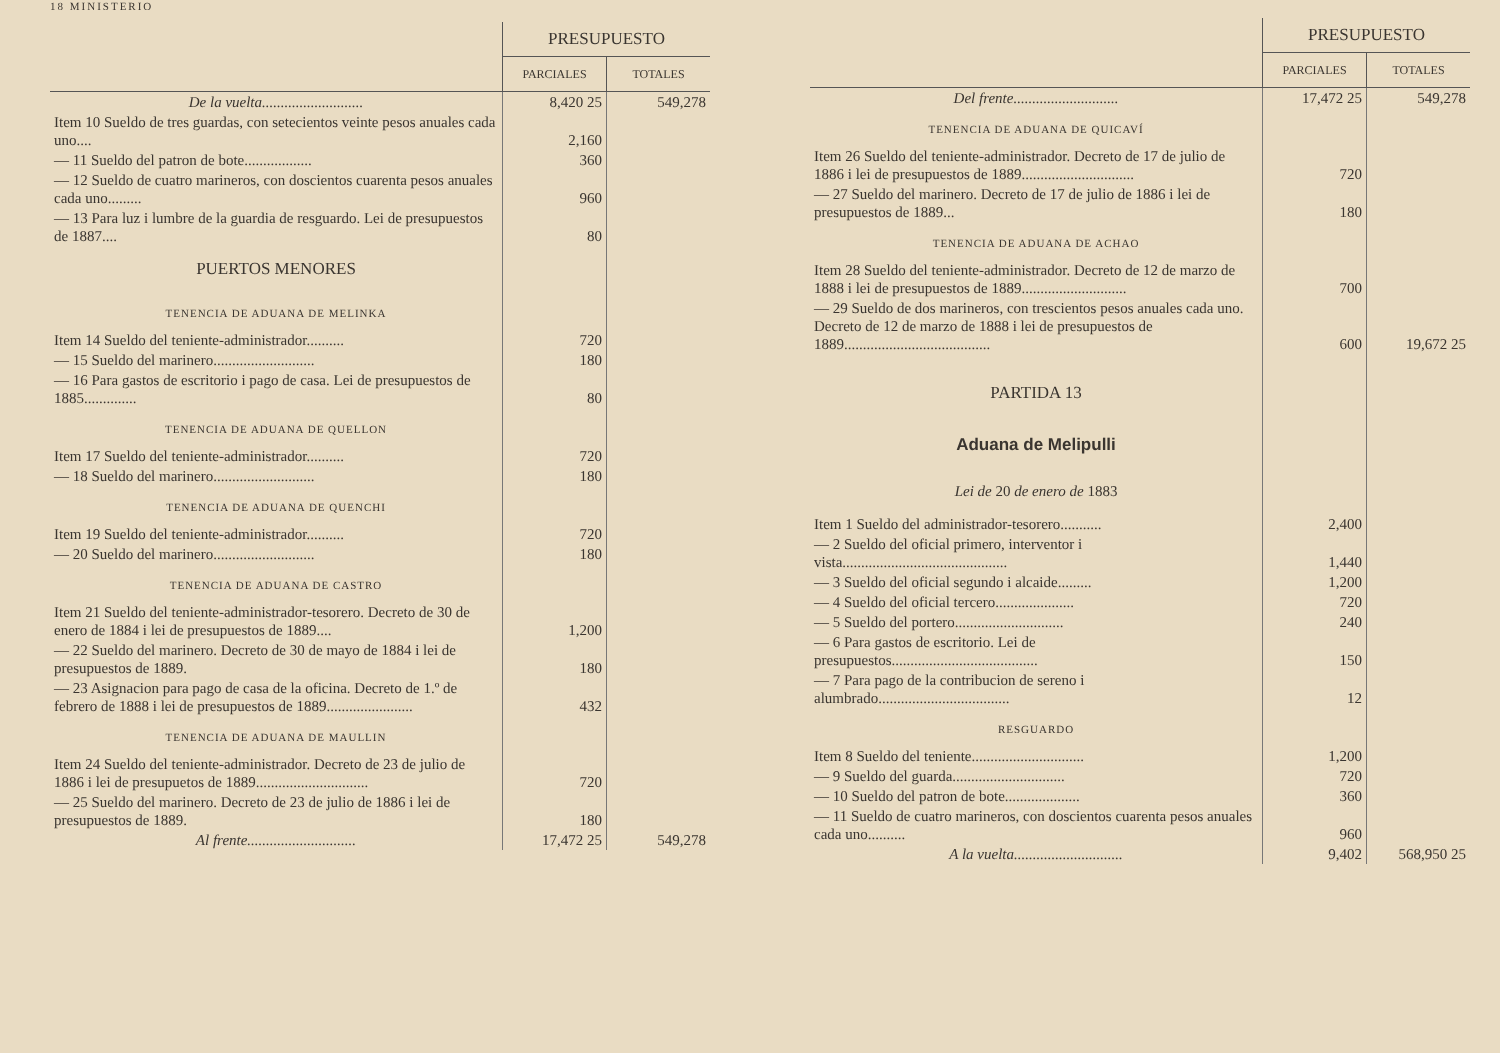18 MINISTERIO
| | PRESUPUESTO | |
| --- | --- | --- |
| | PARCIALES | TOTALES |
| De la vuelta........................... | 8,420 25 | 549,278 |
| Item 10 Sueldo de tres guardas, con setecientos veinte pesos anuales cada uno.... | 2,160 | |
| — 11 Sueldo del patron de bote.................. | 360 | |
| — 12 Sueldo de cuatro marineros, con doscientos cuarenta pesos anuales cada uno......... | 960 | |
| — 13 Para luz i lumbre de la guardia de resguardo. Lei de presupuestos de 1887.... | 80 | |
| PUERTOS MENORES | | |
| TENENCIA DE ADUANA DE MELINKA | | |
| Item 14 Sueldo del teniente-administrador.......... | 720 | |
| — 15 Sueldo del marinero........................... | 180 | |
| — 16 Para gastos de escritorio i pago de casa. Lei de presupuestos de 1885.............. | 80 | |
| TENENCIA DE ADUANA DE QUELLON | | |
| Item 17 Sueldo del teniente-administrador.......... | 720 | |
| — 18 Sueldo del marinero........................... | 180 | |
| TENENCIA DE ADUANA DE QUENCHI | | |
| Item 19 Sueldo del teniente-administrador.......... | 720 | |
| — 20 Sueldo del marinero........................... | 180 | |
| TENENCIA DE ADUANA DE CASTRO | | |
| Item 21 Sueldo del teniente-administrador-tesorero. Decreto de 30 de enero de 1884 i lei de presupuestos de 1889.... | 1,200 | |
| — 22 Sueldo del marinero. Decreto de 30 de mayo de 1884 i lei de presupuestos de 1889. | 180 | |
| — 23 Asignacion para pago de casa de la oficina. Decreto de 1.º de febrero de 1888 i lei de presupuestos de 1889....................... | 432 | |
| TENENCIA DE ADUANA DE MAULLIN | | |
| Item 24 Sueldo del teniente-administrador. Decreto de 23 de julio de 1886 i lei de presupuetos de 1889.............................. | 720 | |
| — 25 Sueldo del marinero. Decreto de 23 de julio de 1886 i lei de presupuestos de 1889. | 180 | |
| Al frente............................. | 17,472 25 | 549,278 |
| | PRESUPUESTO | |
| --- | --- | --- |
| | PARCIALES | TOTALES |
| Del frente............................ | 17,472 25 | 549,278 |
| TENENCIA DE ADUANA DE QUICAVÍ | | |
| Item 26 Sueldo del teniente-administrador. Decreto de 17 de julio de 1886 i lei de presupuestos de 1889.............................. | 720 | |
| — 27 Sueldo del marinero. Decreto de 17 de julio de 1886 i lei de presupuestos de 1889... | 180 | |
| TENENCIA DE ADUANA DE ACHAO | | |
| Item 28 Sueldo del teniente-administrador. Decreto de 12 de marzo de 1888 i lei de presupuestos de 1889............................ | 700 | |
| — 29 Sueldo de dos marineros, con trescientos pesos anuales cada uno. Decreto de 12 de marzo de 1888 i lei de presupuestos de 1889....................................... | 600 | 19,672 25 |
| PARTIDA 13 | | |
| Aduana de Melipulli | | |
| Lei de 20 de enero de 1883 | | |
| Item 1 Sueldo del administrador-tesorero........... | 2,400 | |
| — 2 Sueldo del oficial primero, interventor i vista............................................ | 1,440 | |
| — 3 Sueldo del oficial segundo i alcaide......... | 1,200 | |
| — 4 Sueldo del oficial tercero..................... | 720 | |
| — 5 Sueldo del portero............................. | 240 | |
| — 6 Para gastos de escritorio. Lei de presupuestos....................................... | 150 | |
| — 7 Para pago de la contribucion de sereno i alumbrado................................... | 12 | |
| RESGUARDO | | |
| Item 8 Sueldo del teniente.............................. | 1,200 | |
| — 9 Sueldo del guarda.............................. | 720 | |
| — 10 Sueldo del patron de bote.................... | 360 | |
| — 11 Sueldo de cuatro marineros, con doscientos cuarenta pesos anuales cada uno.......... | 960 | |
| A la vuelta............................. | 9,402 | 568,950 25 |